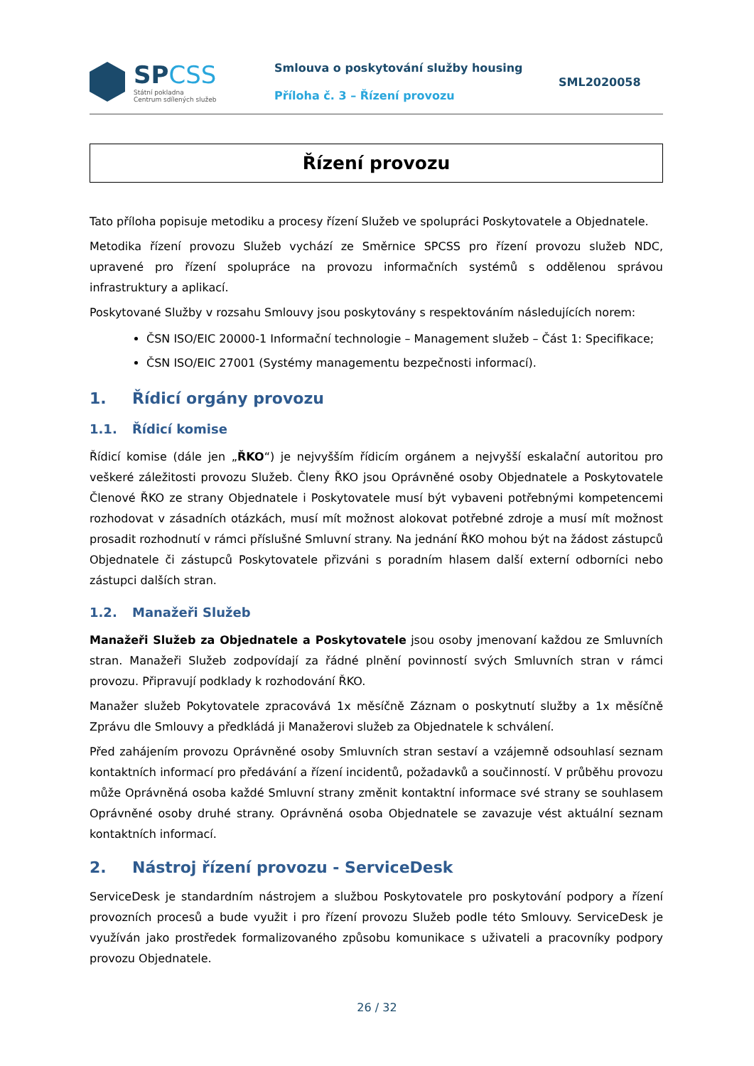SPCSS
Státní pokladna
Centrum sdílených služeb
Smlouva o poskytování služby housing
Příloha č. 3 – Řízení provozu
SML2020058
Řízení provozu
Tato příloha popisuje metodiku a procesy řízení Služeb ve spolupráci Poskytovatele a Objednatele.
Metodika řízení provozu Služeb vychází ze Směrnice SPCSS pro řízení provozu služeb NDC, upravené pro řízení spolupráce na provozu informačních systémů s oddělenou správou infrastruktury a aplikací.
Poskytované Služby v rozsahu Smlouvy jsou poskytovány s respektováním následujících norem:
ČSN ISO/EIC 20000-1 Informační technologie – Management služeb – Část 1: Specifikace;
ČSN ISO/EIC 27001 (Systémy managementu bezpečnosti informací).
1. Řídicí orgány provozu
1.1. Řídicí komise
Řídicí komise (dále jen „ŘKO“) je nejvyšším řídicím orgánem a nejvyšší eskalační autoritou pro veškeré záležitosti provozu Služeb. Členy ŘKO jsou Oprávněné osoby Objednatele a Poskytovatele Členové ŘKO ze strany Objednatele i Poskytovatele musí být vybaveni potřebnými kompetencemi rozhodovat v zásadních otázkách, musí mít možnost alokovat potřebné zdroje a musí mít možnost prosadit rozhodnutí v rámci příslušné Smluvní strany. Na jednání ŘKO mohou být na žádost zástupců Objednatele či zástupců Poskytovatele přizváni s poradním hlasem další externí odborníci nebo zástupci dalších stran.
1.2. Manažeři Služeb
Manažeři Služeb za Objednatele a Poskytovatele jsou osoby jmenovaní každou ze Smluvních stran. Manažeři Služeb zodpovídají za řádné plnění povinností svých Smluvních stran v rámci provozu. Připravují podklady k rozhodování ŘKO.
Manažer služeb Pokytovatele zpracovává 1x měsíčně Záznam o poskytnutí služby a 1x měsíčně Zprávu dle Smlouvy a předkládá ji Manažerovi služeb za Objednatele k schválení.
Před zahájením provozu Oprávněné osoby Smluvních stran sestaví a vzájemně odsouhlasí seznam kontaktních informací pro předávání a řízení incidentů, požadavků a součinností. V průběhu provozu může Oprávněná osoba každé Smluvní strany změnit kontaktní informace své strany se souhlasem Oprávněné osoby druhé strany. Oprávněná osoba Objednatele se zavazuje vést aktuální seznam kontaktních informací.
2. Nástroj řízení provozu - ServiceDesk
ServiceDesk je standardním nástrojem a službou Poskytovatele pro poskytování podpory a řízení provozních procesů a bude využit i pro řízení provozu Služeb podle této Smlouvy. ServiceDesk je využíván jako prostředek formalizovaného způsobu komunikace s uživateli a pracovníky podpory provozu Objednatele.
26 / 32